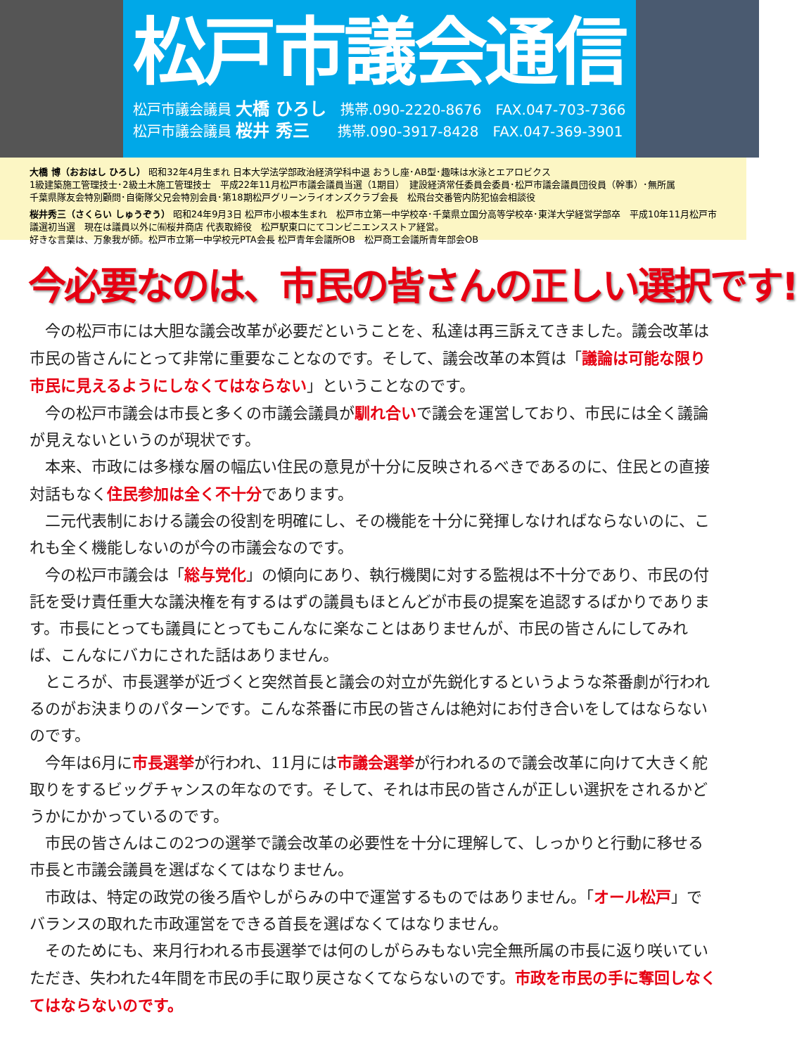松戸市議会通信
松戸市議会議員 大橋 ひろし　携帯.090-2220-8676　FAX.047-703-7366
松戸市議会議員 桜井 秀三　　携帯.090-3917-8428　FAX.047-369-3901
大橋 博（おおはし ひろし） 昭和32年4月生まれ 日本大学法学部政治経済学科中退 おうし座･AB型･趣味は水泳とエアロビクス
1級建築施工管理技士･2級土木施工管理技士　平成22年11月松戸市議会議員当選（1期目）　建設経済常任委員会委員･松戸市議会議員団役員（幹事）･無所属
千葉県隊友会特別顧問･自衛隊父兄会特別会員･第18期松戸グリーンライオンズクラブ会長　松飛台交番管内防犯協会相談役
桜井秀三（さくらい しゅうぞう） 昭和24年9月3日 松戸市小根本生まれ　松戸市立第一中学校卒･千葉県立国分高等学校卒･東洋大学経営学部卒　平成10年11月松戸市議選初当選　現在は議員以外に㈲桜井商店 代表取締役　松戸駅東口にてコンビニエンスストア経営。
好きな言葉は、万象我が師。松戸市立第一中学校元PTA会長 松戸青年会議所OB　松戸商工会議所青年部会OB
今必要なのは、市民の皆さんの正しい選択です!
今の松戸市には大胆な議会改革が必要だということを、私達は再三訴えてきました。議会改革は市民の皆さんにとって非常に重要なことなのです。そして、議会改革の本質は「議論は可能な限り市民に見えるようにしなくてはならない」ということなのです。
今の松戸市議会は市長と多くの市議会議員が馴れ合いで議会を運営しており、市民には全く議論が見えないというのが現状です。
本来、市政には多様な層の幅広い住民の意見が十分に反映されるべきであるのに、住民との直接対話もなく住民参加は全く不十分であります。
二元代表制における議会の役割を明確にし、その機能を十分に発揮しなければならないのに、これも全く機能しないのが今の市議会なのです。
今の松戸市議会は「総与党化」の傾向にあり、執行機関に対する監視は不十分であり、市民の付託を受け責任重大な議決権を有するはずの議員もほとんどが市長の提案を追認するばかりであります。市長にとっても議員にとってもこんなに楽なことはありませんが、市民の皆さんにしてみれば、こんなにバカにされた話はありません。
ところが、市長選挙が近づくと突然首長と議会の対立が先鋭化するというような茶番劇が行われるのがお決まりのパターンです。こんな茶番に市民の皆さんは絶対にお付き合いをしてはならないのです。
今年は6月に市長選挙が行われ、11月には市議会選挙が行われるので議会改革に向けて大きく舵取りをするビッグチャンスの年なのです。そして、それは市民の皆さんが正しい選択をされるかどうかにかかっているのです。
市民の皆さんはこの2つの選挙で議会改革の必要性を十分に理解して、しっかりと行動に移せる市長と市議会議員を選ばなくてはなりません。
市政は、特定の政党の後ろ盾やしがらみの中で運営するものではありません。「オール松戸」でバランスの取れた市政運営をできる首長を選ばなくてはなりません。
そのためにも、来月行われる市長選挙では何のしがらみもない完全無所属の市長に返り咲いていただき、失われた4年間を市民の手に取り戻さなくてならないのです。市政を市民の手に奪回しなくてはならないのです。